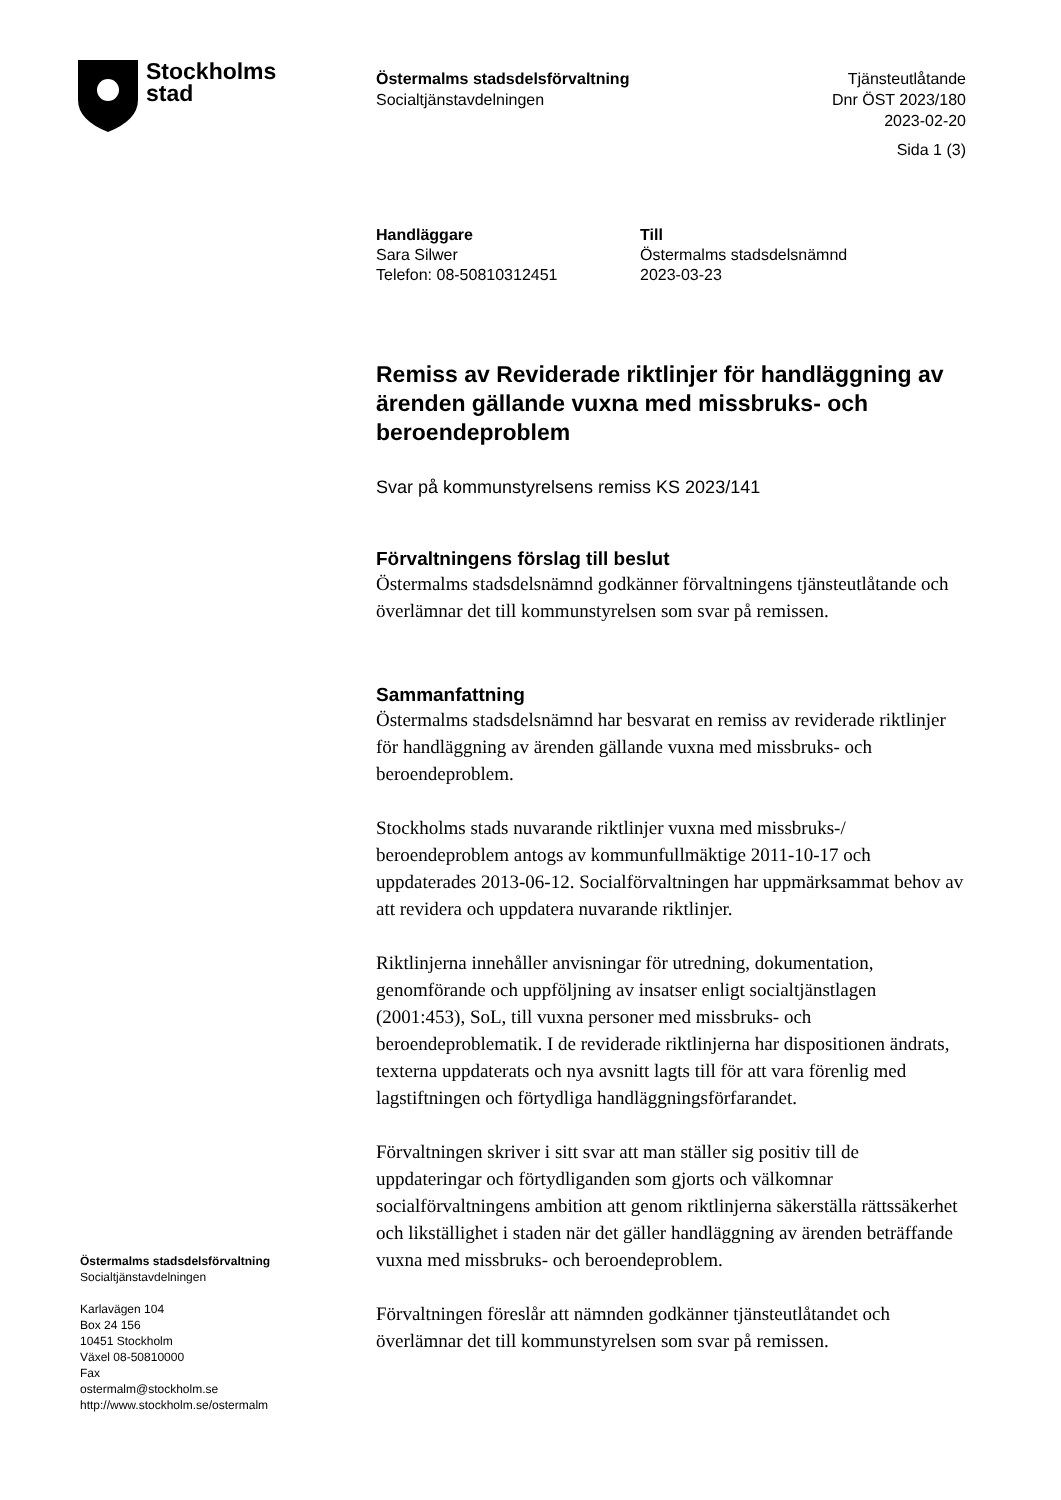Stockholms
stad
Östermalms stadsdelsförvaltning
Socialtjänstavdelningen
Tjänsteutlåtande
Dnr ÖST 2023/180
2023-02-20
Sida 1 (3)
Handläggare
Sara Silwer
Telefon: 08-50810312451
Till
Östermalms stadsdelsnämnd
2023-03-23
Remiss av Reviderade riktlinjer för handläggning av ärenden gällande vuxna med missbruks- och beroendeproblem
Svar på kommunstyrelsens remiss KS 2023/141
Förvaltningens förslag till beslut
Östermalms stadsdelsnämnd godkänner förvaltningens tjänsteutlåtande och överlämnar det till kommunstyrelsen som svar på remissen.
Sammanfattning
Östermalms stadsdelsnämnd har besvarat en remiss av reviderade riktlinjer för handläggning av ärenden gällande vuxna med missbruks- och beroendeproblem.
Stockholms stads nuvarande riktlinjer vuxna med missbruks-/ beroendeproblem antogs av kommunfullmäktige 2011-10-17 och uppdaterades 2013-06-12. Socialförvaltningen har uppmärksammat behov av att revidera och uppdatera nuvarande riktlinjer.
Riktlinjerna innehåller anvisningar för utredning, dokumentation, genomförande och uppföljning av insatser enligt socialtjänstlagen (2001:453), SoL, till vuxna personer med missbruks- och beroendeproblematik. I de reviderade riktlinjerna har dispositionen ändrats, texterna uppdaterats och nya avsnitt lagts till för att vara förenlig med lagstiftningen och förtydliga handläggningsförfarandet.
Förvaltningen skriver i sitt svar att man ställer sig positiv till de uppdateringar och förtydliganden som gjorts och välkomnar socialförvaltningens ambition att genom riktlinjerna säkerställa rättssäkerhet och likställighet i staden när det gäller handläggning av ärenden beträffande vuxna med missbruks- och beroendeproblem.
Förvaltningen föreslår att nämnden godkänner tjänsteutlåtandet och överlämnar det till kommunstyrelsen som svar på remissen.
Östermalms stadsdelsförvaltning
Socialtjänstavdelningen
Karlavägen 104
Box 24 156
10451 Stockholm
Växel 08-50810000
Fax
ostermalm@stockholm.se
http://www.stockholm.se/ostermalm